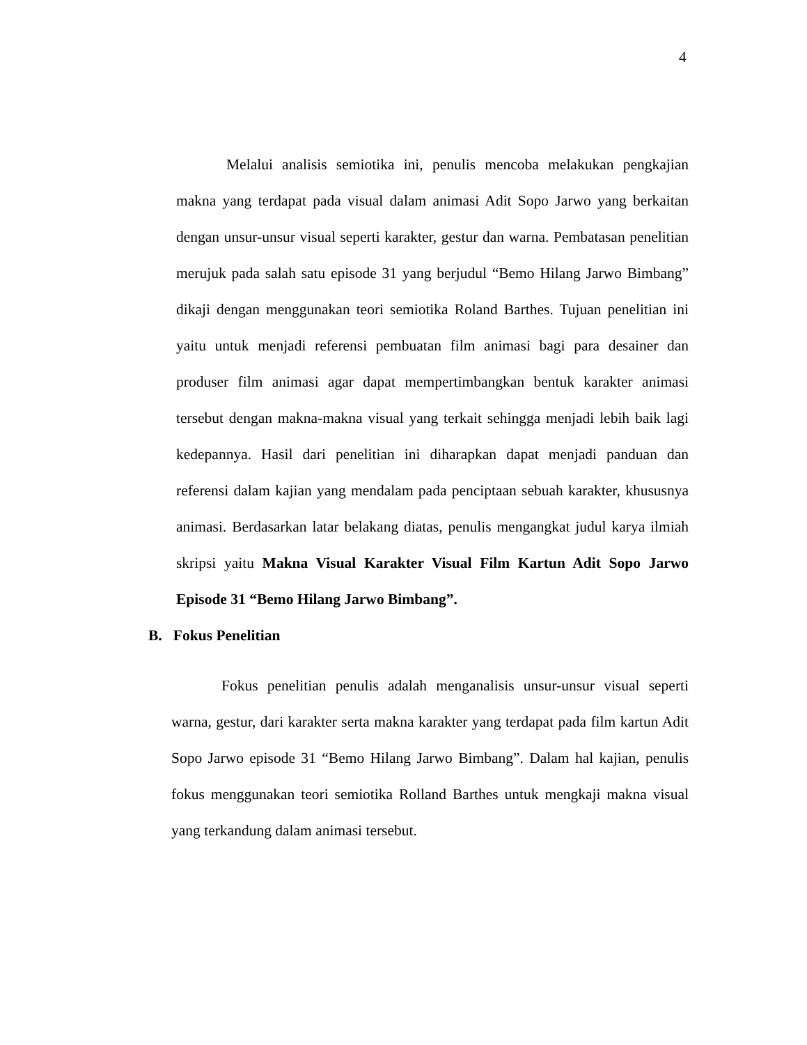4
Melalui analisis semiotika ini, penulis mencoba melakukan pengkajian makna yang terdapat pada visual dalam animasi Adit Sopo Jarwo yang berkaitan dengan unsur-unsur visual seperti karakter, gestur dan warna. Pembatasan penelitian merujuk pada salah satu episode 31 yang berjudul “Bemo Hilang Jarwo Bimbang” dikaji dengan menggunakan teori semiotika Roland Barthes. Tujuan penelitian ini yaitu untuk menjadi referensi pembuatan film animasi bagi para desainer dan produser film animasi agar dapat mempertimbangkan bentuk karakter animasi tersebut dengan makna-makna visual yang terkait sehingga menjadi lebih baik lagi kedepannya. Hasil dari penelitian ini diharapkan dapat menjadi panduan dan referensi dalam kajian yang mendalam pada penciptaan sebuah karakter, khususnya animasi. Berdasarkan latar belakang diatas, penulis mengangkat judul karya ilmiah skripsi yaitu Makna Visual Karakter Visual Film Kartun Adit Sopo Jarwo Episode 31 “Bemo Hilang Jarwo Bimbang”.
B. Fokus Penelitian
Fokus penelitian penulis adalah menganalisis unsur-unsur visual seperti warna, gestur, dari karakter serta makna karakter yang terdapat pada film kartun Adit Sopo Jarwo episode 31 “Bemo Hilang Jarwo Bimbang”. Dalam hal kajian, penulis fokus menggunakan teori semiotika Rolland Barthes untuk mengkaji makna visual yang terkandung dalam animasi tersebut.